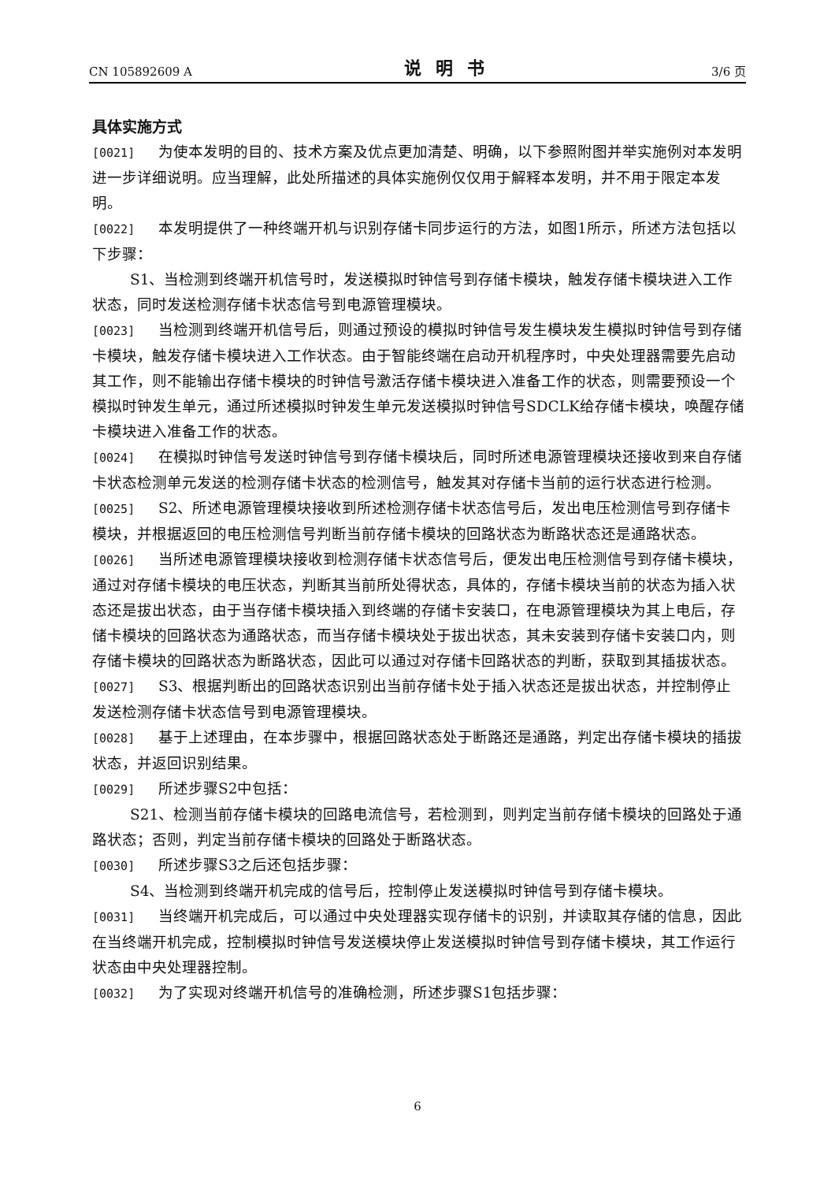CN 105892609 A 说明书 3/6 页
具体实施方式
[0021] 为使本发明的目的、技术方案及优点更加清楚、明确，以下参照附图并举实施例对本发明进一步详细说明。应当理解，此处所描述的具体实施例仅仅用于解释本发明，并不用于限定本发明。
[0022] 本发明提供了一种终端开机与识别存储卡同步运行的方法，如图1所示，所述方法包括以下步骤：
S1、当检测到终端开机信号时，发送模拟时钟信号到存储卡模块，触发存储卡模块进入工作状态，同时发送检测存储卡状态信号到电源管理模块。
[0023] 当检测到终端开机信号后，则通过预设的模拟时钟信号发生模块发生模拟时钟信号到存储卡模块，触发存储卡模块进入工作状态。由于智能终端在启动开机程序时，中央处理器需要先启动其工作，则不能输出存储卡模块的时钟信号激活存储卡模块进入准备工作的状态，则需要预设一个模拟时钟发生单元，通过所述模拟时钟发生单元发送模拟时钟信号SDCLK给存储卡模块，唤醒存储卡模块进入准备工作的状态。
[0024] 在模拟时钟信号发送时钟信号到存储卡模块后，同时所述电源管理模块还接收到来自存储卡状态检测单元发送的检测存储卡状态的检测信号，触发其对存储卡当前的运行状态进行检测。
[0025] S2、所述电源管理模块接收到所述检测存储卡状态信号后，发出电压检测信号到存储卡模块，并根据返回的电压检测信号判断当前存储卡模块的回路状态为断路状态还是通路状态。
[0026] 当所述电源管理模块接收到检测存储卡状态信号后，便发出电压检测信号到存储卡模块，通过对存储卡模块的电压状态，判断其当前所处得状态，具体的，存储卡模块当前的状态为插入状态还是拔出状态，由于当存储卡模块插入到终端的存储卡安装口，在电源管理模块为其上电后，存储卡模块的回路状态为通路状态，而当存储卡模块处于拔出状态，其未安装到存储卡安装口内，则存储卡模块的回路状态为断路状态，因此可以通过对存储卡回路状态的判断，获取到其插拔状态。
[0027] S3、根据判断出的回路状态识别出当前存储卡处于插入状态还是拔出状态，并控制停止发送检测存储卡状态信号到电源管理模块。
[0028] 基于上述理由，在本步骤中，根据回路状态处于断路还是通路，判定出存储卡模块的插拔状态，并返回识别结果。
[0029] 所述步骤S2中包括：
S21、检测当前存储卡模块的回路电流信号，若检测到，则判定当前存储卡模块的回路处于通路状态；否则，判定当前存储卡模块的回路处于断路状态。
[0030] 所述步骤S3之后还包括步骤：
S4、当检测到终端开机完成的信号后，控制停止发送模拟时钟信号到存储卡模块。
[0031] 当终端开机完成后，可以通过中央处理器实现存储卡的识别，并读取其存储的信息，因此在当终端开机完成，控制模拟时钟信号发送模块停止发送模拟时钟信号到存储卡模块，其工作运行状态由中央处理器控制。
[0032] 为了实现对终端开机信号的准确检测，所述步骤S1包括步骤：
6